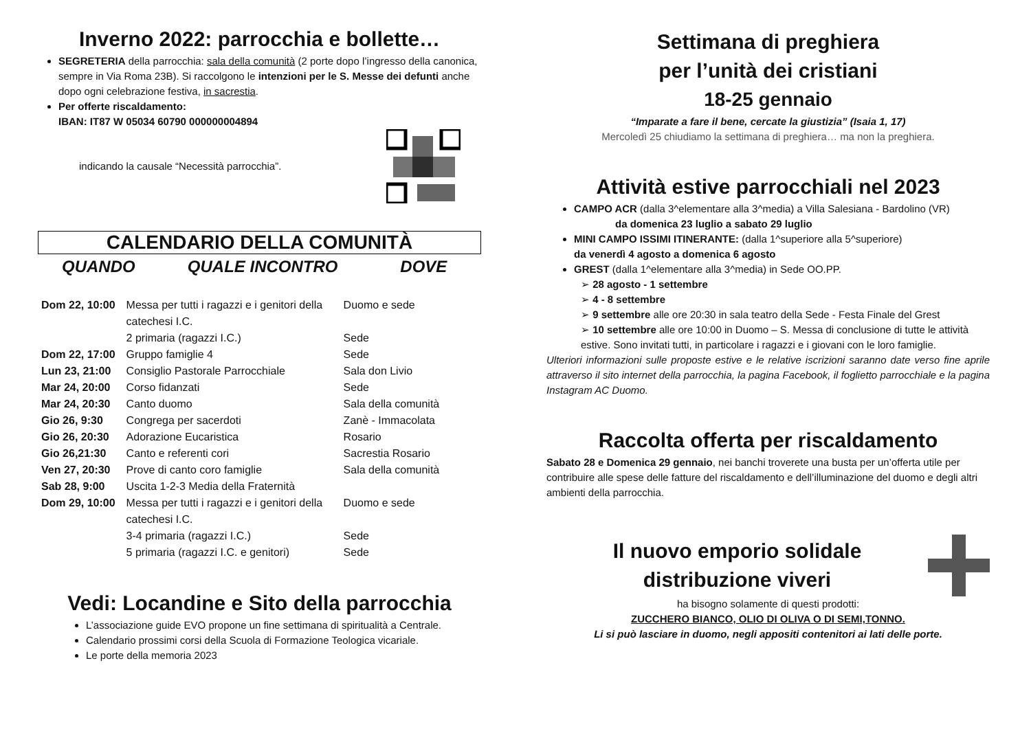Inverno 2022: parrocchia e bollette…
SEGRETERIA della parrocchia: sala della comunità (2 porte dopo l’ingresso della canonica, sempre in Via Roma 23B). Si raccolgono le intenzioni per le S. Messe dei defunti anche dopo ogni celebrazione festiva, in sacrestia.
Per offerte riscaldamento:
IBAN: IT87 W 05034 60790 000000004894
indicando la causale “Necessità parrocchia”.
CALENDARIO DELLA COMUNITÀ
QUANDO QUALE INCONTRO DOVE
| Dom 22, 10:00 | Messa per tutti i ragazzi e i genitori della catechesi I.C. | Duomo e sede |
| | 2 primaria (ragazzi I.C.) | Sede |
| Dom 22, 17:00 | Gruppo famiglie 4 | Sede |
| Lun 23, 21:00 | Consiglio Pastorale Parrocchiale | Sala don Livio |
| Mar 24, 20:00 | Corso fidanzati | Sede |
| Mar 24, 20:30 | Canto duomo | Sala della comunità |
| Gio 26, 9:30 | Congrega per sacerdoti | Zanè - Immacolata |
| Gio 26, 20:30 | Adorazione Eucaristica | Rosario |
| Gio 26,21:30 | Canto e referenti cori | Sacrestia Rosario |
| Ven 27, 20:30 | Prove di canto coro famiglie | Sala della comunità |
| Sab 28, 9:00 | Uscita 1-2-3 Media della Fraternità | |
| Dom 29, 10:00 | Messa per tutti i ragazzi e i genitori della catechesi I.C. | Duomo e sede |
| | 3-4 primaria (ragazzi I.C.) | Sede |
| | 5 primaria (ragazzi I.C. e genitori) | Sede |
Vedi: Locandine e Sito della parrocchia
L’associazione guide EVO propone un fine settimana di spiritualità a Centrale.
Calendario prossimi corsi della Scuola di Formazione Teologica vicariale.
Le porte della memoria 2023
Settimana di preghiera
per l’unità dei cristiani
18-25 gennaio
“Imparate a fare il bene, cercate la giustizia” (Isaia 1, 17)
Mercoledì 25 chiudiamo la settimana di preghiera… ma non la preghiera.
Attività estive parrocchiali nel 2023
CAMPO ACR (dalla 3^elementare alla 3^media) a Villa Salesiana - Bardolino (VR)
da domenica 23 luglio a sabato 29 luglio
MINI CAMPO ISSIMI ITINERANTE: (dalla 1^superiore alla 5^superiore)
da venerdì 4 agosto a domenica 6 agosto
GREST (dalla 1^elementare alla 3^media) in Sede OO.PP.
➢ 28 agosto - 1 settembre
➢ 4 - 8 settembre
➢ 9 settembre alle ore 20:30 in sala teatro della Sede - Festa Finale del Grest
➢ 10 settembre alle ore 10:00 in Duomo – S. Messa di conclusione di tutte le attività estive. Sono invitati tutti, in particolare i ragazzi e i giovani con le loro famiglie.
Ulteriori informazioni sulle proposte estive e le relative iscrizioni saranno date verso fine aprile attraverso il sito internet della parrocchia, la pagina Facebook, il foglietto parrocchiale e la pagina Instagram AC Duomo.
Raccolta offerta per riscaldamento
Sabato 28 e Domenica 29 gennaio, nei banchi troverete una busta per un’offerta utile per contribuire alle spese delle fatture del riscaldamento e dell’illuminazione del duomo e degli altri ambienti della parrocchia.
Il nuovo emporio solidale
distribuzione viveri
ha bisogno solamente di questi prodotti:
ZUCCHERO BIANCO, OLIO DI OLIVA O DI SEMI,TONNO.
Li si può lasciare in duomo, negli appositi contenitori ai lati delle porte.